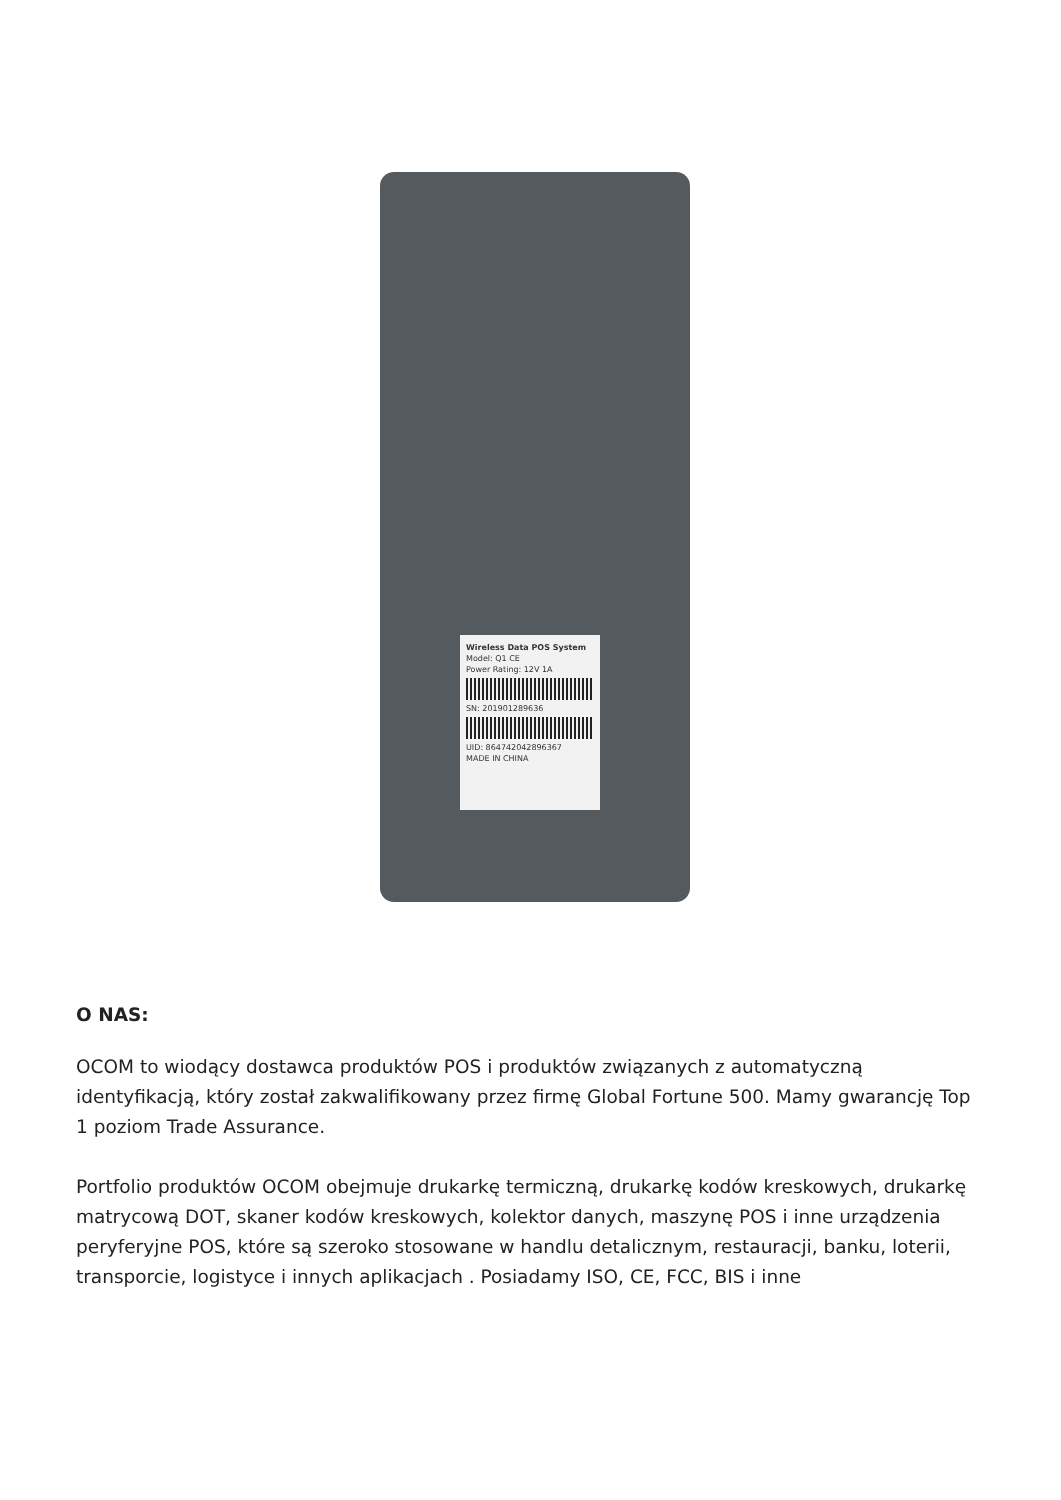Wireless Data POS System
Model: Q1 CE
Power Rating: 12V 1A
SN: 201901289636
UID: 864742042896367
MADE IN CHINA
O NAS:
OCOM to wiodący dostawca produktów POS i produktów związanych z automatyczną identyfikacją, który został zakwalifikowany przez firmę Global Fortune 500. Mamy gwarancję Top 1 poziom Trade Assurance.
Portfolio produktów OCOM obejmuje drukarkę termiczną, drukarkę kodów kreskowych, drukarkę matrycową DOT, skaner kodów kreskowych, kolektor danych, maszynę POS i inne urządzenia peryferyjne POS, które są szeroko stosowane w handlu detalicznym, restauracji, banku, loterii, transporcie, logistyce i innych aplikacjach . Posiadamy ISO, CE, FCC, BIS i inne